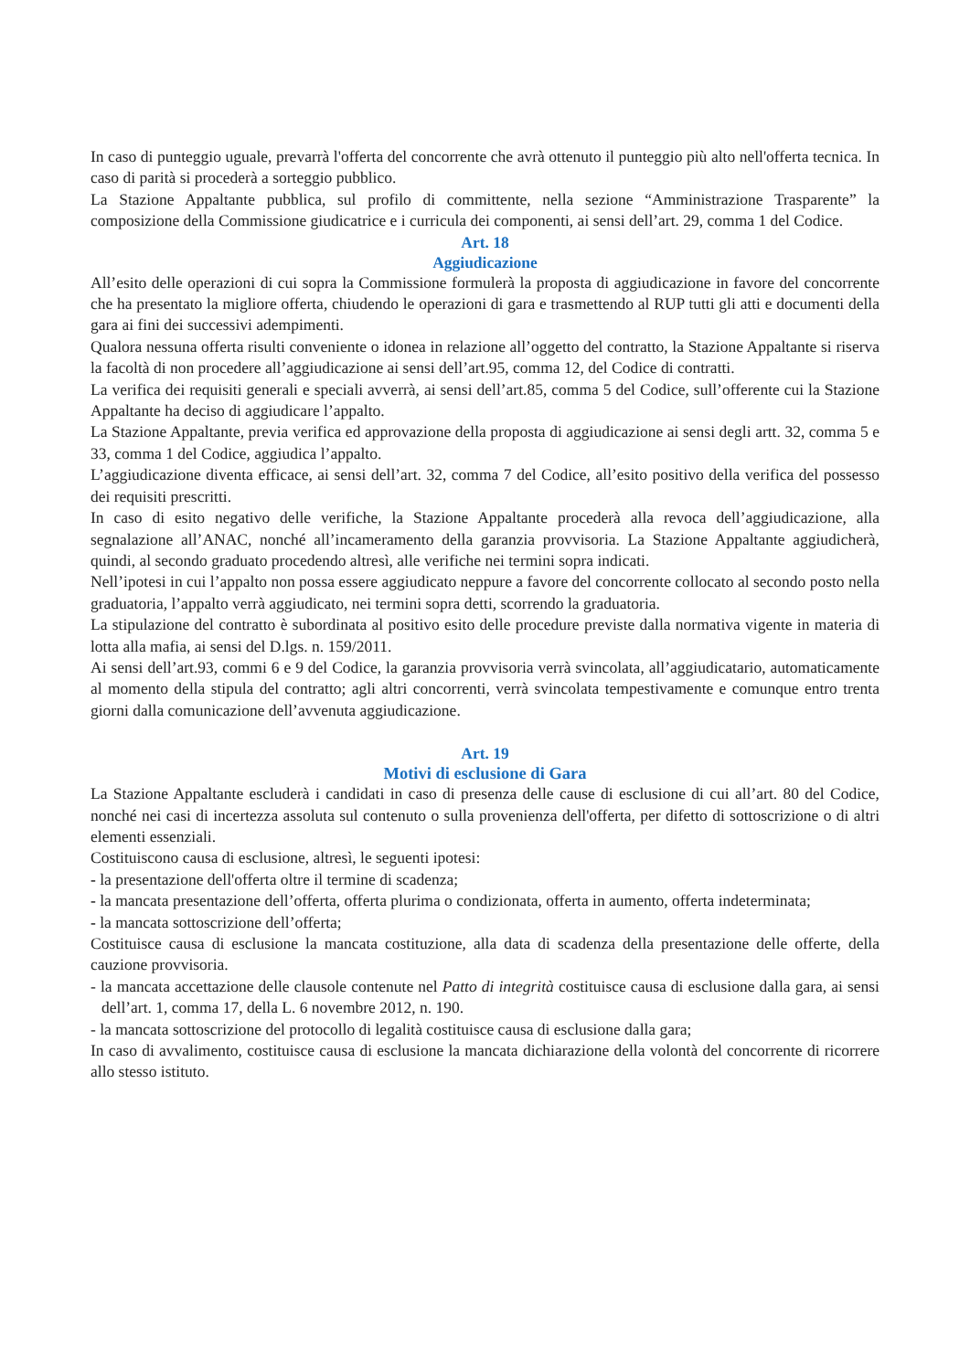In caso di punteggio uguale, prevarrà l'offerta del concorrente che avrà ottenuto il punteggio più alto nell'offerta tecnica. In caso di parità si procederà a sorteggio pubblico.
La Stazione Appaltante pubblica, sul profilo di committente, nella sezione “Amministrazione Trasparente” la composizione della Commissione giudicatrice e i curricula dei componenti, ai sensi dell’art. 29, comma 1 del Codice.
Art. 18
Aggiudicazione
All’esito delle operazioni di cui sopra la Commissione formulerà la proposta di aggiudicazione in favore del concorrente che ha presentato la migliore offerta, chiudendo le operazioni di gara e trasmettendo al RUP tutti gli atti e documenti della gara ai fini dei successivi adempimenti.
Qualora nessuna offerta risulti conveniente o idonea in relazione all’oggetto del contratto, la Stazione Appaltante si riserva la facoltà di non procedere all’aggiudicazione ai sensi dell’art.95, comma 12, del Codice di contratti.
La verifica dei requisiti generali e speciali avverrà, ai sensi dell’art.85, comma 5 del Codice, sull’offerente cui la Stazione Appaltante ha deciso di aggiudicare l’appalto.
La Stazione Appaltante, previa verifica ed approvazione della proposta di aggiudicazione ai sensi degli artt. 32, comma 5 e 33, comma 1 del Codice, aggiudica l’appalto.
L’aggiudicazione diventa efficace, ai sensi dell’art. 32, comma 7 del Codice, all’esito positivo della verifica del possesso dei requisiti prescritti.
In caso di esito negativo delle verifiche, la Stazione Appaltante procederà alla revoca dell’aggiudicazione, alla segnalazione all’ANAC, nonché all’incameramento della garanzia provvisoria. La Stazione Appaltante aggiudicherà, quindi, al secondo graduato procedendo altresì, alle verifiche nei termini sopra indicati.
Nell’ipotesi in cui l’appalto non possa essere aggiudicato neppure a favore del concorrente collocato al secondo posto nella graduatoria, l’appalto verrà aggiudicato, nei termini sopra detti, scorrendo la graduatoria.
La stipulazione del contratto è subordinata al positivo esito delle procedure previste dalla normativa vigente in materia di lotta alla mafia, ai sensi del D.lgs. n. 159/2011.
Ai sensi dell’art.93, commi 6 e 9 del Codice, la garanzia provvisoria verrà svincolata, all’aggiudicatario, automaticamente al momento della stipula del contratto; agli altri concorrenti, verrà svincolata tempestivamente e comunque entro trenta giorni dalla comunicazione dell’avvenuta aggiudicazione.
Art. 19
Motivi di esclusione di Gara
La Stazione Appaltante escluderà i candidati in caso di presenza delle cause di esclusione di cui all’art. 80 del Codice, nonché nei casi di incertezza assoluta sul contenuto o sulla provenienza dell'offerta, per difetto di sottoscrizione o di altri elementi essenziali.
Costituiscono causa di esclusione, altresì, le seguenti ipotesi:
- la presentazione dell'offerta oltre il termine di scadenza;
- la mancata presentazione dell’offerta, offerta plurima o condizionata, offerta in aumento, offerta indeterminata;
- la mancata sottoscrizione dell’offerta;
Costituisce causa di esclusione la mancata costituzione, alla data di scadenza della presentazione delle offerte, della cauzione provvisoria.
- la mancata accettazione delle clausole contenute nel Patto di integrità costituisce causa di esclusione dalla gara, ai sensi dell’art. 1, comma 17, della L. 6 novembre 2012, n. 190.
- la mancata sottoscrizione del protocollo di legalità costituisce causa di esclusione dalla gara;
In caso di avvalimento, costituisce causa di esclusione la mancata dichiarazione della volontà del concorrente di ricorrere allo stesso istituto.